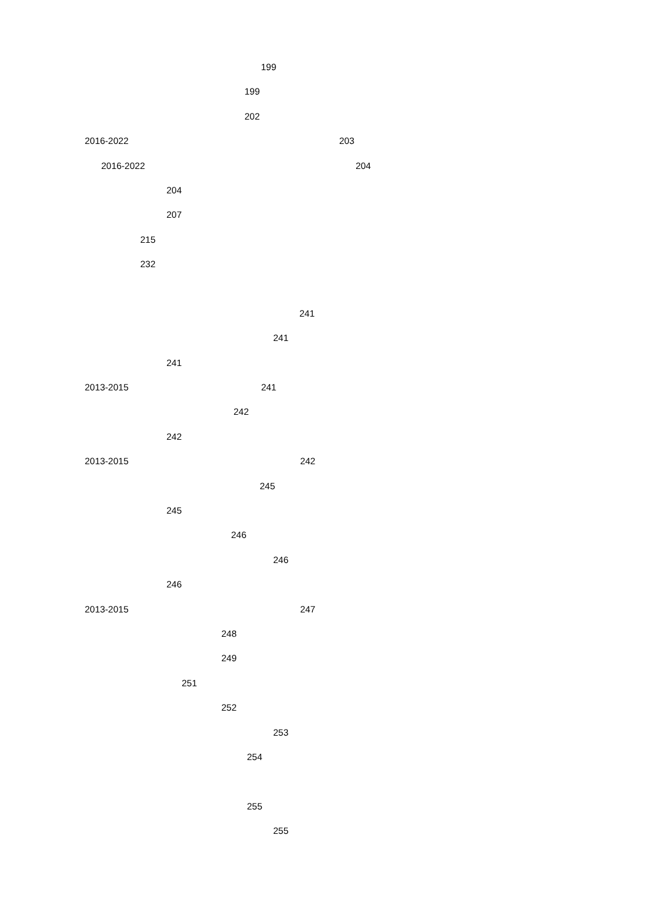199
199
202
2016-2022 203
2016-2022 204
204
207
215
232
241
241
241
2013-2015 241
242
242
2013-2015 242
245
245
246
246
246
2013-2015 247
248
249
251
252
253
254
255
255